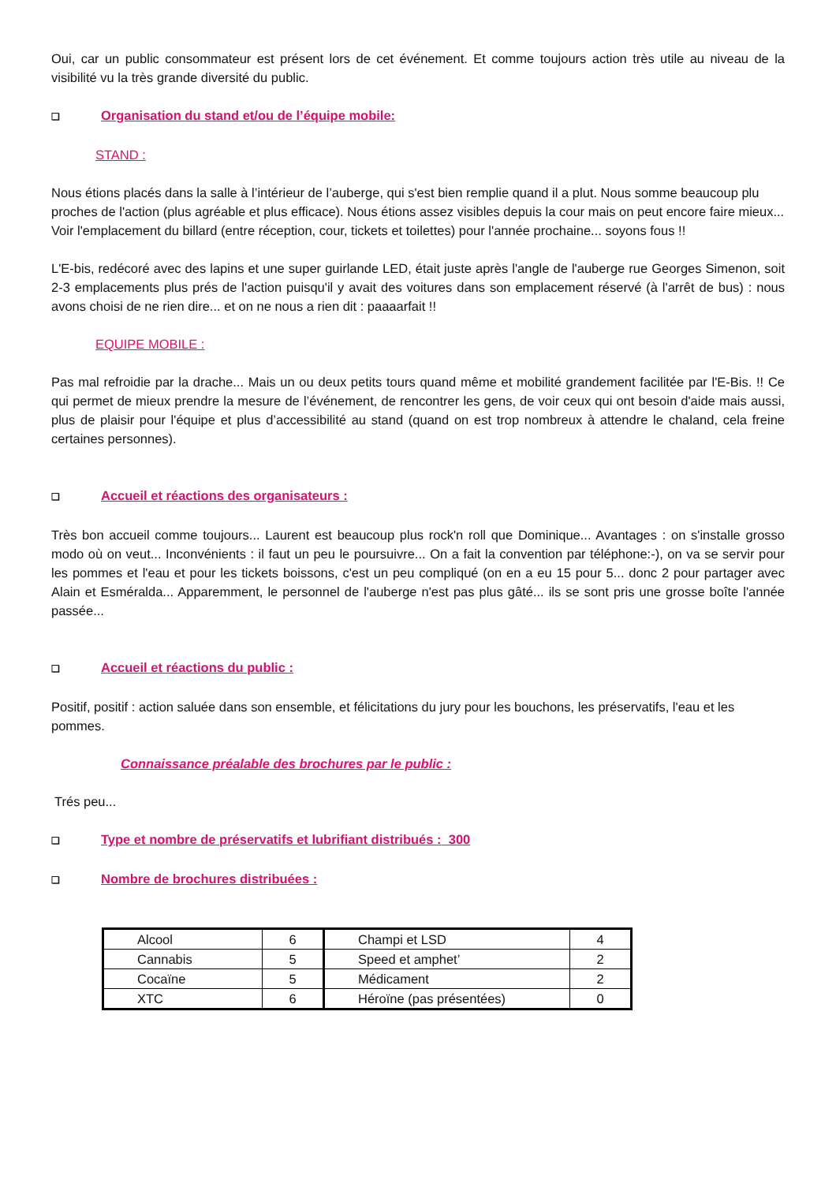Oui, car un public consommateur est présent lors de cet événement. Et comme toujours action très utile au niveau de la visibilité vu la très grande diversité du public.
❑ Organisation du stand et/ou de l’équipe mobile:
STAND :
Nous étions placés dans la salle à l’intérieur de l’auberge, qui s'est bien remplie quand il a plut. Nous somme beaucoup plu proches de l'action (plus agréable et plus efficace). Nous étions assez visibles depuis la cour mais on peut encore faire mieux... Voir l'emplacement du billard (entre réception, cour, tickets et toilettes) pour l'année prochaine... soyons fous !!
L'E-bis, redécoré avec des lapins et une super guirlande LED, était juste après l'angle de l'auberge rue Georges Simenon, soit 2-3 emplacements plus prés de l'action puisqu'il y avait des voitures dans son emplacement réservé (à l'arrêt de bus) : nous avons choisi de ne rien dire... et on ne nous a rien dit : paaaarfait !!
EQUIPE MOBILE :
Pas mal refroidie par la drache... Mais un ou deux petits tours quand même et mobilité grandement facilitée par l'E-Bis. !! Ce qui permet de mieux prendre la mesure de l’événement, de rencontrer les gens, de voir ceux qui ont besoin d'aide mais aussi, plus de plaisir pour l'équipe et plus d’accessibilité au stand (quand on est trop nombreux à attendre le chaland, cela freine certaines personnes).
❑ Accueil et réactions des organisateurs :
Très bon accueil comme toujours... Laurent est beaucoup plus rock'n roll que Dominique... Avantages : on s'installe grosso modo où on veut... Inconvénients : il faut un peu le poursuivre... On a fait la convention par téléphone:-), on va se servir pour les pommes et l'eau et pour les tickets boissons, c'est un peu compliqué (on en a eu 15 pour 5... donc 2 pour partager avec Alain et Esméralda... Apparemment, le personnel de l'auberge n'est pas plus gâté... ils se sont pris une grosse boîte l'année passée...
❑ Accueil et réactions du public :
Positif, positif : action saluée dans son ensemble, et félicitations du jury pour les bouchons, les préservatifs, l'eau et les pommes.
Connaissance préalable des brochures par le public :
Trés peu...
❑ Type et nombre de préservatifs et lubrifiant distribués : 300
❑ Nombre de brochures distribuées :
| Alcool | 6 | Champi et LSD | 4 |
| Cannabis | 5 | Speed et amphet’ | 2 |
| Cocaïne | 5 | Médicament | 2 |
| XTC | 6 | Héroïne (pas présentées) | 0 |